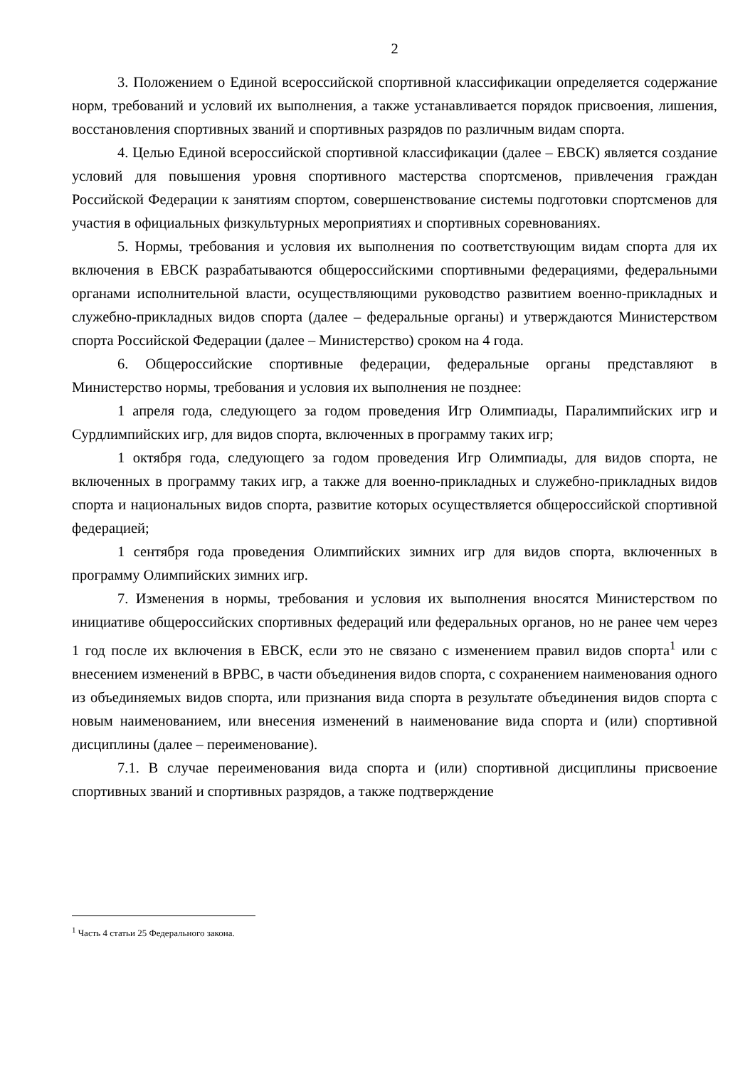2
3. Положением о Единой всероссийской спортивной классификации определяется содержание норм, требований и условий их выполнения, а также устанавливается порядок присвоения, лишения, восстановления спортивных званий и спортивных разрядов по различным видам спорта.
4. Целью Единой всероссийской спортивной классификации (далее – ЕВСК) является создание условий для повышения уровня спортивного мастерства спортсменов, привлечения граждан Российской Федерации к занятиям спортом, совершенствование системы подготовки спортсменов для участия в официальных физкультурных мероприятиях и спортивных соревнованиях.
5. Нормы, требования и условия их выполнения по соответствующим видам спорта для их включения в ЕВСК разрабатываются общероссийскими спортивными федерациями, федеральными органами исполнительной власти, осуществляющими руководство развитием военно-прикладных и служебно-прикладных видов спорта (далее – федеральные органы) и утверждаются Министерством спорта Российской Федерации (далее – Министерство) сроком на 4 года.
6. Общероссийские спортивные федерации, федеральные органы представляют в Министерство нормы, требования и условия их выполнения не позднее:
1 апреля года, следующего за годом проведения Игр Олимпиады, Паралимпийских игр и Сурдлимпийских игр, для видов спорта, включенных в программу таких игр;
1 октября года, следующего за годом проведения Игр Олимпиады, для видов спорта, не включенных в программу таких игр, а также для военно-прикладных и служебно-прикладных видов спорта и национальных видов спорта, развитие которых осуществляется общероссийской спортивной федерацией;
1 сентября года проведения Олимпийских зимних игр для видов спорта, включенных в программу Олимпийских зимних игр.
7. Изменения в нормы, требования и условия их выполнения вносятся Министерством по инициативе общероссийских спортивных федераций или федеральных органов, но не ранее чем через 1 год после их включения в ЕВСК, если это не связано с изменением правил видов спорта<sup>1</sup> или с внесением изменений в ВРВС, в части объединения видов спорта, с сохранением наименования одного из объединяемых видов спорта, или признания вида спорта в результате объединения видов спорта с новым наименованием, или внесения изменений в наименование вида спорта и (или) спортивной дисциплины (далее – переименование).
7.1. В случае переименования вида спорта и (или) спортивной дисциплины присвоение спортивных званий и спортивных разрядов, а также подтверждение
<sup>1</sup> Часть 4 статьи 25 Федерального закона.